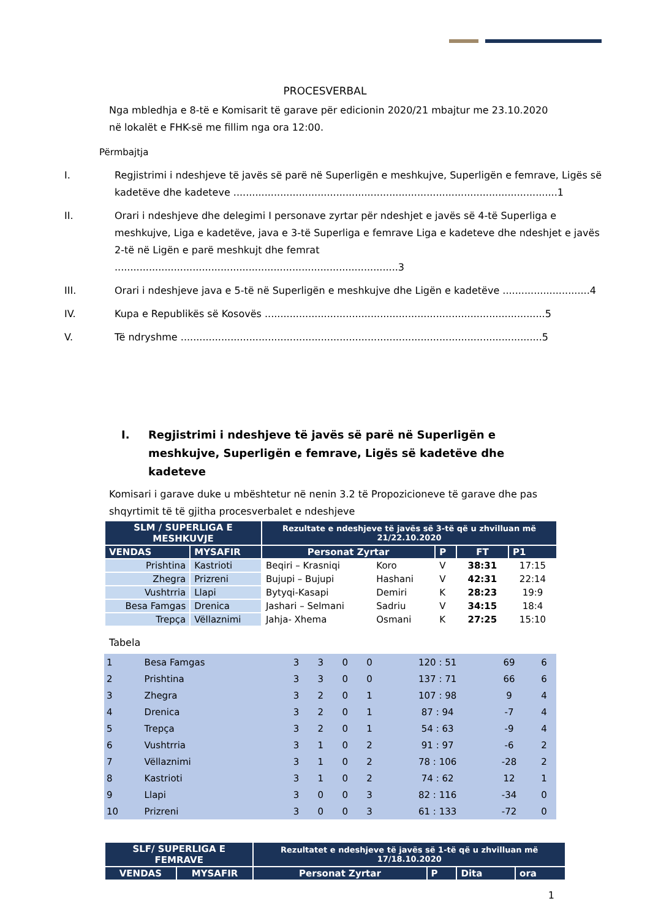PROCESVERBAL
Nga mbledhja e 8-të e Komisarit të garave për edicionin 2020/21 mbajtur me 23.10.2020 në lokalët e FHK-së me fillim nga ora 12:00.
Përmbajtja
I. Regjistrimi i ndeshjeve të javës së parë në Superligën e meshkujve, Superligën e femrave, Ligës së kadetëve dhe kadeteve ........................................................................................................1
II. Orari i ndeshjeve dhe delegimi I personave zyrtar për ndeshjet e javës së 4-të Superliga e meshkujve, Liga e kadetëve, java e 3-të Superliga e femrave Liga e kadeteve dhe ndeshjet e javës 2-të në Ligën e parë meshkujt dhe femrat ...........................................................................................3
III. Orari i ndeshjeve java e 5-të në Superligën e meshkujve dhe Ligën e kadetëve ............................4
IV. Kupa e Republikës së Kosovës ..........................................................................................5
V. Të ndryshme ....................................................................................................................5
I. Regjistrimi i ndeshjeve të javës së parë në Superligën e meshkujve, Superligën e femrave, Ligës së kadetëve dhe kadeteve
Komisari i garave duke u mbështetur në nenin 3.2 të Propozicioneve të garave dhe pas shqyrtimit të të gjitha procesverbalet e ndeshjeve
| SLM / SUPERLIGA E MESHKUVJE | | Rezultate e ndeshjeve të javës së 3-të që u zhvilluan më 21/22.10.2020 | | | | |
| --- | --- | --- | --- | --- | --- | --- |
| VENDAS | MYSAFIR | Personat Zyrtar | | P | FT | P1 |
| Prishtina | Kastrioti | Beqiri – Krasniqi | Koro | V | 38:31 | 17:15 |
| Zhegra | Prizreni | Bujupi – Bujupi | Hashani | V | 42:31 | 22:14 |
| Vushtrria | Llapi | Bytyqi-Kasapi | Demiri | K | 28:23 | 19:9 |
| Besa Famgas | Drenica | Jashari – Selmani | Sadriu | V | 34:15 | 18:4 |
| Trepça | Vëllaznimi | Jahja- Xhema | Osmani | K | 27:25 | 15:10 |
Tabela
| 1 | Besa Famgas | 3 | 3 | 0 | 0 | 120 : 51 | 69 | 6 |
| 2 | Prishtina | 3 | 3 | 0 | 0 | 137 : 71 | 66 | 6 |
| 3 | Zhegra | 3 | 2 | 0 | 1 | 107 : 98 | 9 | 4 |
| 4 | Drenica | 3 | 2 | 0 | 1 | 87 : 94 | -7 | 4 |
| 5 | Trepça | 3 | 2 | 0 | 1 | 54 : 63 | -9 | 4 |
| 6 | Vushtrria | 3 | 1 | 0 | 2 | 91 : 97 | -6 | 2 |
| 7 | Vëllaznimi | 3 | 1 | 0 | 2 | 78 : 106 | -28 | 2 |
| 8 | Kastrioti | 3 | 1 | 0 | 2 | 74 : 62 | 12 | 1 |
| 9 | Llapi | 3 | 0 | 0 | 3 | 82 : 116 | -34 | 0 |
| 10 | Prizreni | 3 | 0 | 0 | 3 | 61 : 133 | -72 | 0 |
| SLF/ SUPERLIGA E FEMRAVE | | Rezultatet e ndeshjeve të javës së 1-të që u zhvilluan më 17/18.10.2020 | | | |
| --- | --- | --- | --- | --- | --- |
| VENDAS | MYSAFIR | Personat Zyrtar | P | Dita | ora |
1